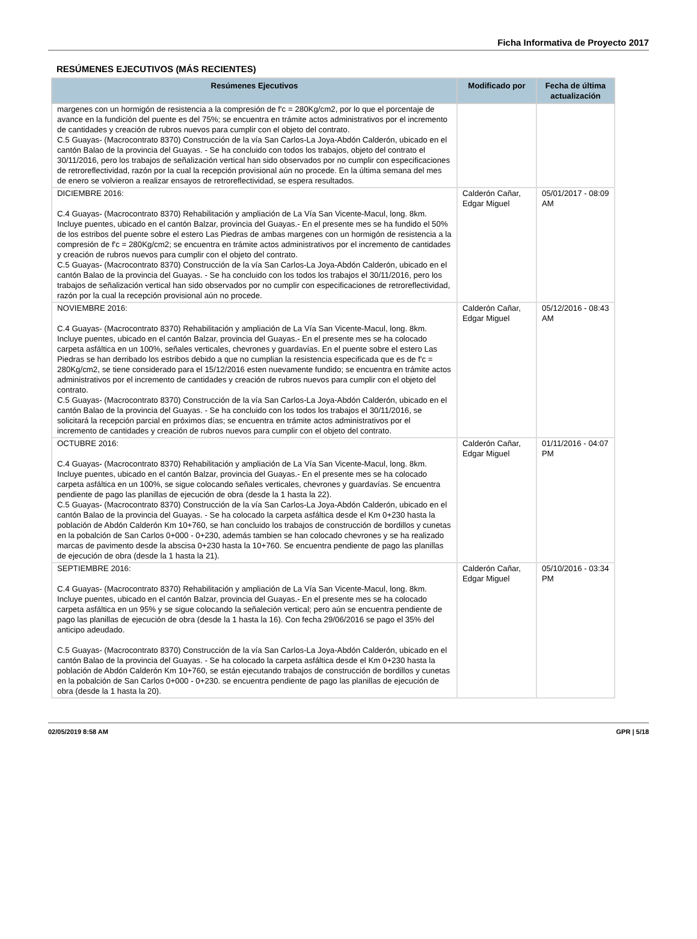Ficha Informativa de Proyecto 2017
RESÚMENES EJECUTIVOS (MÁS RECIENTES)
| Resúmenes Ejecutivos | Modificado por | Fecha de última actualización |
| --- | --- | --- |
| margenes con un hormigón de resistencia a la compresión de f'c = 280Kg/cm2, por lo que el porcentaje de avance en la fundición del puente es del 75%; se encuentra en trámite actos administrativos por el incremento de cantidades y creación de rubros nuevos para cumplir con el objeto del contrato. C.5 Guayas- (Macrocontrato 8370) Construcción de la vía San Carlos-La Joya-Abdón Calderón, ubicado en el cantón Balao de la provincia del Guayas. - Se ha concluido con todos los trabajos, objeto del contrato el 30/11/2016, pero los trabajos de señalización vertical han sido observados por no cumplir con especificaciones de retroreflectividad, razón por la cual la recepción provisional aún no procede. En la última semana del mes de enero se volvieron a realizar ensayos de retroreflectividad, se espera resultados. | | |
| DICIEMBRE 2016: C.4 Guayas- (Macrocontrato 8370) Rehabilitación y ampliación de La Vía San Vicente-Macul, long. 8km. Incluye puentes, ubicado en el cantón Balzar, provincia del Guayas.- En el presente mes se ha fundido el 50% de los estribos del puente sobre el estero Las Piedras de ambas margenes con un hormigón de resistencia a la compresión de f'c = 280Kg/cm2; se encuentra en trámite actos administrativos por el incremento de cantidades y creación de rubros nuevos para cumplir con el objeto del contrato. C.5 Guayas- (Macrocontrato 8370) Construcción de la vía San Carlos-La Joya-Abdón Calderón, ubicado en el cantón Balao de la provincia del Guayas. - Se ha concluido con los todos los trabajos el 30/11/2016, pero los trabajos de señalización vertical han sido observados por no cumplir con especificaciones de retroreflectividad, razón por la cual la recepción provisional aún no procede. | Calderón Cañar, Edgar Miguel | 05/01/2017 - 08:09 AM |
| NOVIEMBRE 2016: C.4 Guayas- (Macrocontrato 8370) Rehabilitación y ampliación de La Vía San Vicente-Macul, long. 8km. Incluye puentes, ubicado en el cantón Balzar, provincia del Guayas.- En el presente mes se ha colocado carpeta asfáltica en un 100%, señales verticales, chevrones y guardavías. En el puente sobre el estero Las Piedras se han derribado los estribos debido a que no cumplian la resistencia especificada que es de f'c = 280Kg/cm2, se tiene considerado para el 15/12/2016 esten nuevamente fundido; se encuentra en trámite actos administrativos por el incremento de cantidades y creación de rubros nuevos para cumplir con el objeto del contrato. C.5 Guayas- (Macrocontrato 8370) Construcción de la vía San Carlos-La Joya-Abdón Calderón, ubicado en el cantón Balao de la provincia del Guayas. - Se ha concluido con los todos los trabajos el 30/11/2016, se solicitará la recepción parcial en próximos días; se encuentra en trámite actos administrativos por el incremento de cantidades y creación de rubros nuevos para cumplir con el objeto del contrato. | Calderón Cañar, Edgar Miguel | 05/12/2016 - 08:43 AM |
| OCTUBRE 2016: C.4 Guayas- (Macrocontrato 8370) Rehabilitación y ampliación de La Vía San Vicente-Macul, long. 8km. Incluye puentes, ubicado en el cantón Balzar, provincia del Guayas.- En el presente mes se ha colocado carpeta asfáltica en un 100%, se sigue colocando señales verticales, chevrones y guardavías. Se encuentra pendiente de pago las planillas de ejecución de obra (desde la 1 hasta la 22). C.5 Guayas- (Macrocontrato 8370) Construcción de la vía San Carlos-La Joya-Abdón Calderón, ubicado en el cantón Balao de la provincia del Guayas. - Se ha colocado la carpeta asfáltica desde el Km 0+230 hasta la población de Abdón Calderón Km 10+760, se han concluido los trabajos de construcción de bordillos y cunetas en la pobalción de San Carlos 0+000 - 0+230, además tambien se han colocado chevrones y se ha realizado marcas de pavimento desde la abscisa 0+230 hasta la 10+760. Se encuentra pendiente de pago las planillas de ejecución de obra (desde la 1 hasta la 21). | Calderón Cañar, Edgar Miguel | 01/11/2016 - 04:07 PM |
| SEPTIEMBRE 2016: C.4 Guayas- (Macrocontrato 8370) Rehabilitación y ampliación de La Vía San Vicente-Macul, long. 8km. Incluye puentes, ubicado en el cantón Balzar, provincia del Guayas.- En el presente mes se ha colocado carpeta asfáltica en un 95% y se sigue colocando la señaleción vertical; pero aún se encuentra pendiente de pago las planillas de ejecución de obra (desde la 1 hasta la 16). Con fecha 29/06/2016 se pago el 35% del anticipo adeudado. C.5 Guayas- (Macrocontrato 8370) Construcción de la vía San Carlos-La Joya-Abdón Calderón, ubicado en el cantón Balao de la provincia del Guayas. - Se ha colocado la carpeta asfáltica desde el Km 0+230 hasta la población de Abdón Calderón Km 10+760, se están ejecutando trabajos de construcción de bordillos y cunetas en la pobalción de San Carlos 0+000 - 0+230. se encuentra pendiente de pago las planillas de ejecución de obra (desde la 1 hasta la 20). | Calderón Cañar, Edgar Miguel | 05/10/2016 - 03:34 PM |
02/05/2019 8:58 AM GPR | 5/18